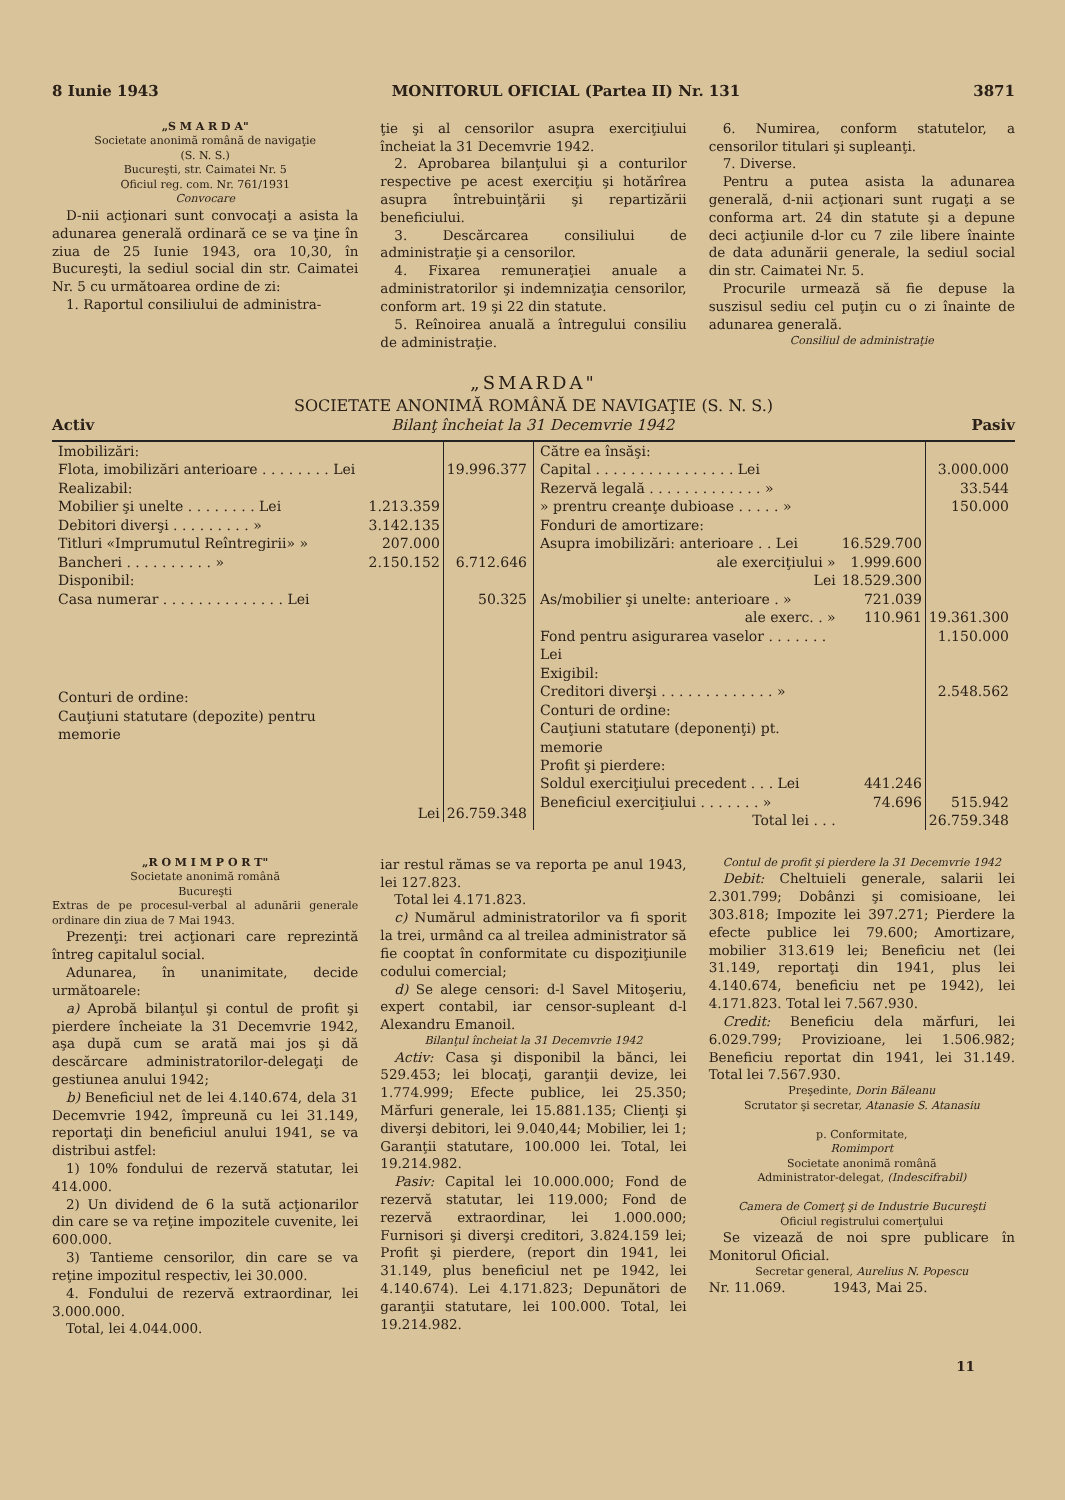8 Iunie 1943 MONITORUL OFICIAL (Partea II) Nr. 131 3871
„S M A R D A"
Societate anonimă română de navigaţie
(S. N. S.)
Bucureşti, str. Caimatei Nr. 5
Oficiul reg. com. Nr. 761/1931
Convocare
D-nii acţionari sunt convocaţi a asista la adunarea generală ordinară ce se va ţine în ziua de 25 Iunie 1943, ora 10,30, în Bucureşti, la sediul social din str. Caimatei Nr. 5 cu următoarea ordine de zi:
1. Raportul consiliului de administra-
ţie şi al censorilor asupra exerciţiului încheiat la 31 Decemvrie 1942.
2. Aprobarea bilanţului şi a conturilor respective pe acest exerciţiu şi hotărîrea asupra întrebuinţării şi repartizării beneficiului.
3. Descărcarea consiliului de administraţie şi a censorilor.
4. Fixarea remuneraţiei anuale a administratorilor şi indemnizaţia censorilor, conform art. 19 şi 22 din statute.
5. Reînoirea anuală a întregului consiliu de administraţie.
6. Numirea, conform statutelor, a censorilor titulari şi supleanţi.
7. Diverse.
Pentru a putea asista la adunarea generală, d-nii acţionari sunt rugaţi a se conforma art. 24 din statute şi a depune deci acţiunile d-lor cu 7 zile libere înainte de data adunării generale, la sediul social din str. Caimatei Nr. 5.
Procurile urmează să fie depuse la suszisul sediu cel puţin cu o zi înainte de adunarea generală.
Consiliul de administraţie
„SMARDA"
SOCIETATE ANONIMĂ ROMÂNĂ DE NAVIGAŢIE (S. N. S.)
Activ Bilanţ încheiat la 31 Decemvrie 1942 Pasiv
| / Imobilizări: / / / / Flota, imobilizări anterioare . . . . . . . . Lei / / 19.996.377 / / Realizabil: / / / / Mobilier şi unelte . . . . . . . . Lei / 1.213.359 / / / Debitori diverşi . . . . . . . . . » / 3.142.135 / / / Titluri «Imprumutul Reîntregirii» » / 207.000 / / / Bancheri . . . . . . . . . . » / 2.150.152 / 6.712.646 / / Disponibil: / / / / Casa numerar . . . . . . . . . . . . . . Lei / / 50.325 / / Conturi de ordine: / / / / Cauţiuni statutare (depozite) pentru memorie / / / / / Lei / 26.759.348 / | / Către ea însăşi: / / / / Capital . . . . . . . . . . . . . . . . Lei / / 3.000.000 / / Rezervă legală . . . . . . . . . . . . . » / / 33.544 / / » prentru creanţe dubioase . . . . . » / / 150.000 / / Fonduri de amortizare: / / / / Asupra imobilizări: anterioare . . Lei / 16.529.700 / / / ale exerciţiului » / 1.999.600 / / / Lei / 18.529.300 / / / As/mobilier şi unelte: anterioare . » / 721.039 / / / ale exerc. . » / 110.961 / 19.361.300 / / Fond pentru asigurarea vaselor . . . . . . . Lei / / 1.150.000 / / Exigibil: / / / / Creditori diverşi . . . . . . . . . . . . . » / / 2.548.562 / / Conturi de ordine: / / / / Cauţiuni statutare (deponenţi) pt. memorie / / / / Profit şi pierdere: / / / / Soldul exerciţiului precedent . . . Lei / 441.246 / / / Beneficiul exerciţiului . . . . . . . » / 74.696 / 515.942 / / Total lei . . . / / 26.759.348 / |
„R O M I M P O R T"
Societate anonimă română
Bucureşti
Extras de pe procesul-verbal al adunării generale ordinare din ziua de 7 Mai 1943.
Prezenţi: trei acţionari care reprezintă întreg capitalul social.
Adunarea, în unanimitate, decide următoarele:
a) Aprobă bilanţul şi contul de profit şi pierdere încheiate la 31 Decemvrie 1942, aşa după cum se arată mai jos şi dă descărcare administratorilor-delegaţi de gestiunea anului 1942;
b) Beneficiul net de lei 4.140.674, dela 31 Decemvrie 1942, împreună cu lei 31.149, reportaţi din beneficiul anului 1941, se va distribui astfel:
1) 10% fondului de rezervă statutar, lei 414.000.
2) Un dividend de 6 la sută acţionarilor din care se va reţine impozitele cuvenite, lei 600.000.
3) Tantieme censorilor, din care se va reţine impozitul respectiv, lei 30.000.
4. Fondului de rezervă extraordinar, lei 3.000.000.
Total, lei 4.044.000.
iar restul rămas se va reporta pe anul 1943, lei 127.823.
Total lei 4.171.823.
c) Numărul administratorilor va fi sporit la trei, urmând ca al treilea administrator să fie cooptat în conformitate cu dispoziţiunile codului comercial;
d) Se alege censori: d-l Savel Mitoşeriu, expert contabil, iar censor-supleant d-l Alexandru Emanoil.
Bilanţul încheiat la 31 Decemvrie 1942
Activ: Casa şi disponibil la bănci, lei 529.453; lei blocaţi, garanţii devize, lei 1.774.999; Efecte publice, lei 25.350; Mărfuri generale, lei 15.881.135; Clienţi şi diverşi debitori, lei 9.040,44; Mobilier, lei 1; Garanţii statutare, 100.000 lei. Total, lei 19.214.982.
Pasiv: Capital lei 10.000.000; Fond de rezervă statutar, lei 119.000; Fond de rezervă extraordinar, lei 1.000.000; Furnisori şi diverşi creditori, 3.824.159 lei; Profit şi pierdere, (report din 1941, lei 31.149, plus beneficiul net pe 1942, lei 4.140.674). Lei 4.171.823; Depunători de garanţii statutare, lei 100.000. Total, lei 19.214.982.
Contul de profit şi pierdere la 31 Decemvrie 1942
Debit: Cheltuieli generale, salarii lei 2.301.799; Dobânzi şi comisioane, lei 303.818; Impozite lei 397.271; Pierdere la efecte publice lei 79.600; Amortizare, mobilier 313.619 lei; Beneficiu net (lei 31.149, reportaţi din 1941, plus lei 4.140.674, beneficiu net pe 1942), lei 4.171.823. Total lei 7.567.930.
Credit: Beneficiu dela mărfuri, lei 6.029.799; Provizioane, lei 1.506.982; Beneficiu reportat din 1941, lei 31.149. Total lei 7.567.930.
Preşedinte, Dorin Băleanu
Scrutator şi secretar, Atanasie S. Atanasiu
p. Conformitate,
Romimport
Societate anonimă română
Administrator-delegat, (Indescifrabil)
Camera de Comerţ şi de Industrie Bucureşti
Oficiul registrului comerţului
Se vizează de noi spre publicare în Monitorul Oficial.
Secretar general, Aurelius N. Popescu
Nr. 11.069. 1943, Mai 25.
11